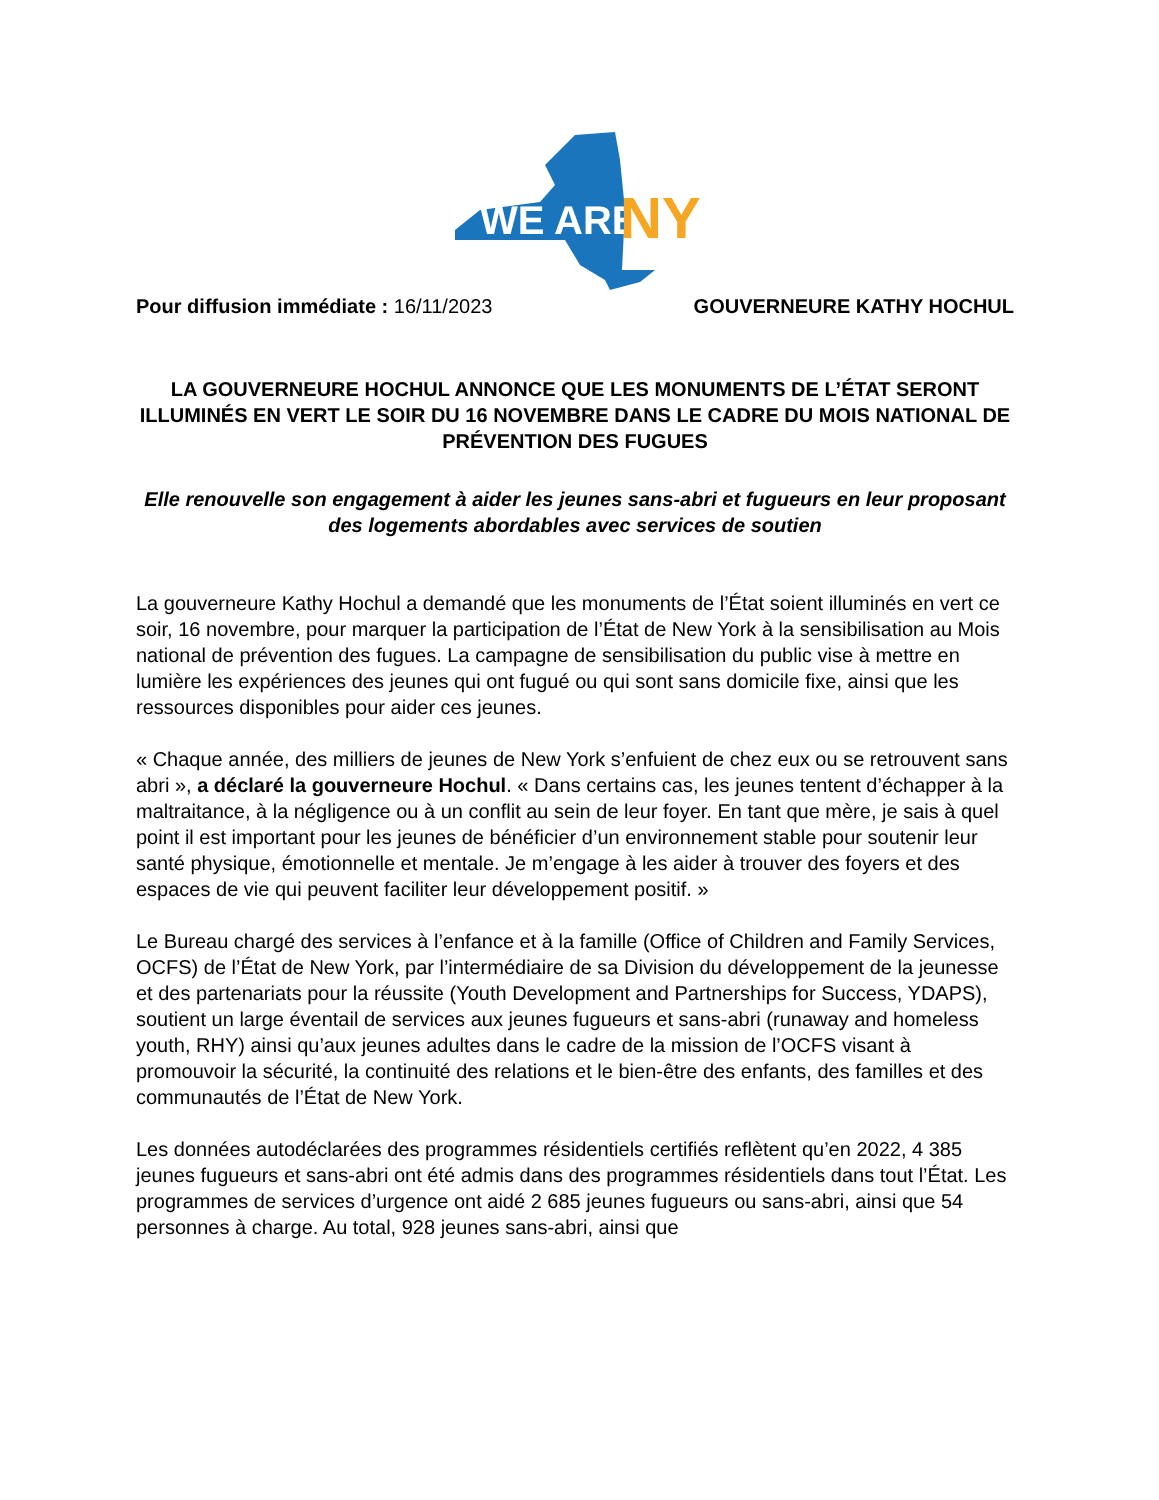WE ARE
NY
Pour diffusion immédiate : 16/11/2023 GOUVERNEURE KATHY HOCHUL
LA GOUVERNEURE HOCHUL ANNONCE QUE LES MONUMENTS DE L’ÉTAT SERONT ILLUMINÉS EN VERT LE SOIR DU 16 NOVEMBRE DANS LE CADRE DU MOIS NATIONAL DE PRÉVENTION DES FUGUES
Elle renouvelle son engagement à aider les jeunes sans-abri et fugueurs en leur proposant des logements abordables avec services de soutien
La gouverneure Kathy Hochul a demandé que les monuments de l’État soient illuminés en vert ce soir, 16 novembre, pour marquer la participation de l’État de New York à la sensibilisation au Mois national de prévention des fugues. La campagne de sensibilisation du public vise à mettre en lumière les expériences des jeunes qui ont fugué ou qui sont sans domicile fixe, ainsi que les ressources disponibles pour aider ces jeunes.
« Chaque année, des milliers de jeunes de New York s’enfuient de chez eux ou se retrouvent sans abri », a déclaré la gouverneure Hochul. « Dans certains cas, les jeunes tentent d’échapper à la maltraitance, à la négligence ou à un conflit au sein de leur foyer. En tant que mère, je sais à quel point il est important pour les jeunes de bénéficier d’un environnement stable pour soutenir leur santé physique, émotionnelle et mentale. Je m’engage à les aider à trouver des foyers et des espaces de vie qui peuvent faciliter leur développement positif. »
Le Bureau chargé des services à l’enfance et à la famille (Office of Children and Family Services, OCFS) de l’État de New York, par l’intermédiaire de sa Division du développement de la jeunesse et des partenariats pour la réussite (Youth Development and Partnerships for Success, YDAPS), soutient un large éventail de services aux jeunes fugueurs et sans-abri (runaway and homeless youth, RHY) ainsi qu’aux jeunes adultes dans le cadre de la mission de l’OCFS visant à promouvoir la sécurité, la continuité des relations et le bien-être des enfants, des familles et des communautés de l’État de New York.
Les données autodéclarées des programmes résidentiels certifiés reflètent qu’en 2022, 4 385 jeunes fugueurs et sans-abri ont été admis dans des programmes résidentiels dans tout l’État. Les programmes de services d’urgence ont aidé 2 685 jeunes fugueurs ou sans-abri, ainsi que 54 personnes à charge. Au total, 928 jeunes sans-abri, ainsi que